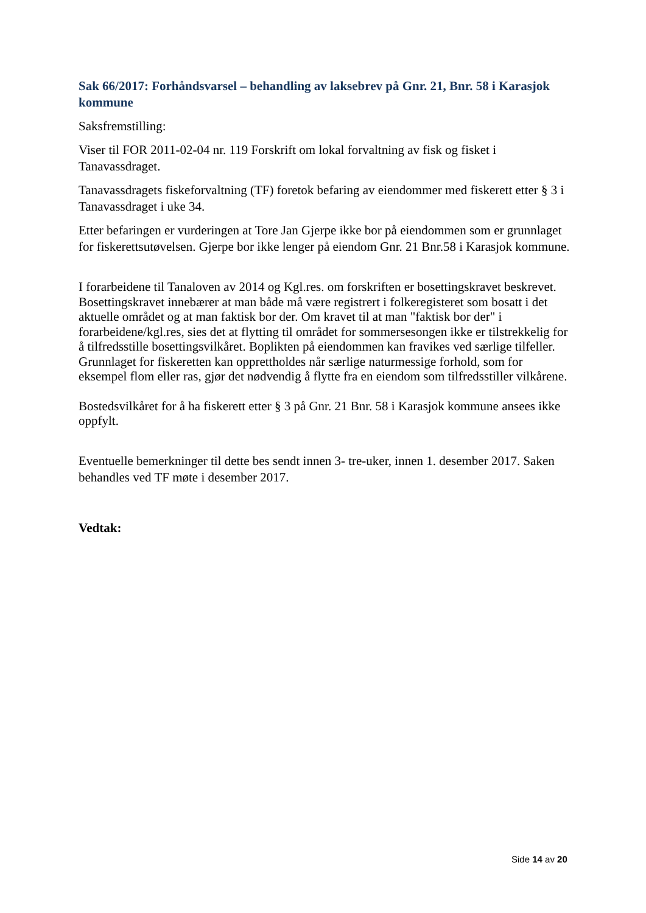Sak 66/2017: Forhåndsvarsel – behandling av laksebrev på Gnr. 21, Bnr. 58 i Karasjok kommune
Saksfremstilling:
Viser til FOR 2011-02-04 nr. 119 Forskrift om lokal forvaltning av fisk og fisket i Tanavassdraget.
Tanavassdragets fiskeforvaltning (TF) foretok befaring av eiendommer med fiskerett etter § 3 i Tanavassdraget i uke 34.
Etter befaringen er vurderingen at Tore Jan Gjerpe ikke bor på eiendommen som er grunnlaget for fiskerettsutøvelsen. Gjerpe bor ikke lenger på eiendom Gnr. 21 Bnr.58 i Karasjok kommune.
I forarbeidene til Tanaloven av 2014 og Kgl.res. om forskriften er bosettingskravet beskrevet. Bosettingskravet innebærer at man både må være registrert i folkeregisteret som bosatt i det aktuelle området og at man faktisk bor der. Om kravet til at man "faktisk bor der" i forarbeidene/kgl.res, sies det at flytting til området for sommersesongen ikke er tilstrekkelig for å tilfredsstille bosettingsvilkåret. Boplikten på eiendommen kan fravikes ved særlige tilfeller. Grunnlaget for fiskeretten kan opprettholdes når særlige naturmessige forhold, som for eksempel flom eller ras, gjør det nødvendig å flytte fra en eiendom som tilfredsstiller vilkårene.
Bostedsvilkåret for å ha fiskerett etter § 3 på Gnr. 21 Bnr. 58 i Karasjok kommune ansees ikke oppfylt.
Eventuelle bemerkninger til dette bes sendt innen 3- tre-uker, innen 1. desember 2017. Saken behandles ved TF møte i desember 2017.
Vedtak:
Side 14 av 20